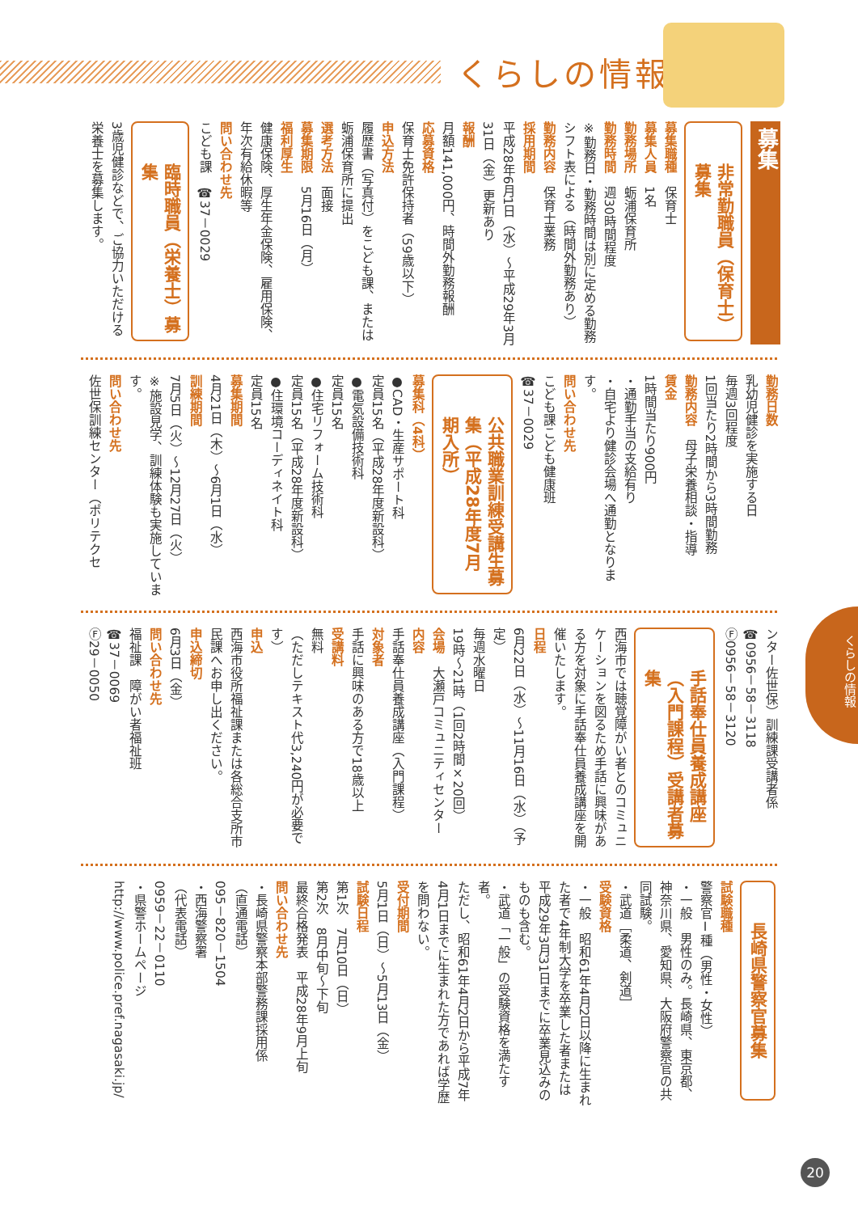くらしの情報
募集
非常勤職員（保育士）募集
募集職種　保育士
募集人員　1名
勤務場所　蛎浦保育所
勤務時間　週30時間程度
※勤務日・勤務時間は別に定める勤務シフト表による（時間外勤務あり）
勤務内容　保育士業務
採用期間
平成28年6月1日（水）～平成29年3月31日（金）更新あり
報酬
月額141,000円、時間外勤務報酬
応募資格
保育士免許保持者（59歳以下）
申込方法
履歴書（写真付）をこども課、または蛎浦保育所に提出
選考方法　面接
募集期限　5月16日（月）
福利厚生
健康保険、厚生年金保険、雇用保険、年次有給休暇等
問い合わせ先
こども課　☎37－0029
臨時職員（栄養士）募集
3歳児健診などで、ご協力いただける栄養士を募集します。
勤務日数
乳幼児健診を実施する日
毎週3回程度
1回当たり2時間から3時間勤務
勤務内容　母子栄養相談・指導
賃金
1時間当たり900円
・通勤手当の支給有り
・自宅より健診会場へ通勤となります。
問い合わせ先
こども課こども健康班
☎37－0029
公共職業訓練受講生募集（平成28年度7月期入所）
募集科（4科）
●CAD・生産サポート科
定員15名（平成28年度新設科）
●電気設備技術科
定員15名
●住宅リフォーム技術科
定員15名（平成28年度新設科）
●住環境コーディネイト科
定員15名
募集期間
4月21日（木）～6月1日（水）
訓練期間
7月5日（火）～12月27日（火）
※施設見学、訓練体験も実施しています。
問い合わせ先
佐世保訓練センター（ポリテクセ
ンター佐世保）訓練課受講者係
☎0956－58－3118
Ⓕ0956－58－3120
手話奉仕員養成講座（入門課程）受講者募集
西海市では聴覚障がい者とのコミュニケーションを図るため手話に興味がある方を対象に手話奉仕員養成講座を開催いたします。
日程
6月22日（水）～11月16日（水）（予定）
毎週水曜日
19時～21時（1回2時間×20回）
会場　大瀬戸コミュニティセンター
内容
手話奉仕員養成講座（入門課程）
対象者
手話に興味のある方で18歳以上
受講料
無料
（ただしテキスト代3,240円が必要です）
申込
西海市役所福祉課または各総合支所市民課へお申し出ください。
申込締切
6月3日（金）
問い合わせ先
福祉課　障がい者福祉班
☎37－0069
Ⓕ29－0050
長崎県警察官募集
試験職種
警察官Ⅰ種（男性・女性）
・一般　男性のみ。長崎県、東京都、神奈川県、愛知県、大阪府警察官の共同試験。
・武道［柔道、剣道］
受験資格
・一般　昭和61年4月2日以降に生まれた者で4年制大学を卒業した者または平成29年3月31日までに卒業見込みのものも含む。
・武道「一般」の受験資格を満たす者。
ただし、昭和61年4月2日から平成7年4月1日までに生まれた方であれば学歴を問わない。
受付期間
5月1日（日）～5月13日（金）
試験日程
第1次　7月10日（日）
第2次　8月中旬～下旬
最終合格発表　平成28年9月上旬
問い合わせ先
・長崎県警察本部警務課採用係
（直通電話）
095－820－1504
・西海警察署
（代表電話）
0959－22－0110
・県警ホームページ
http://www.police.pref.nagasaki.jp/
くらしの情報
20